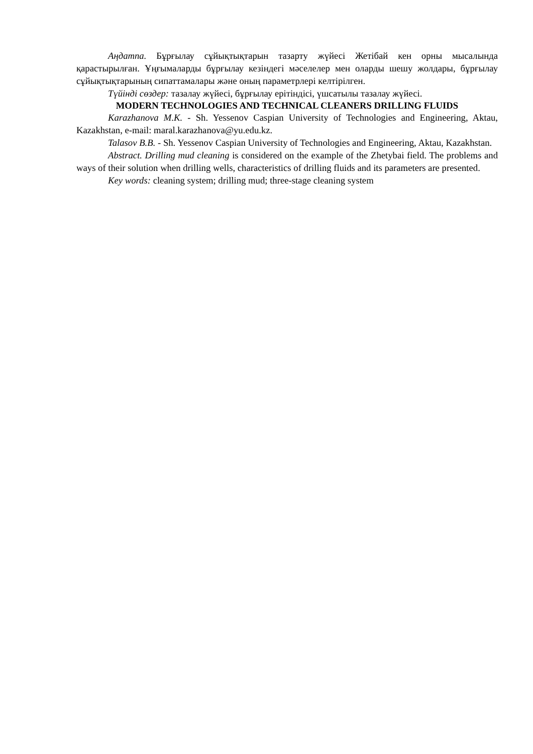Аңдатпа. Бұрғылау сұйықтықтарын тазарту жүйесі Жетібай кен орны мысалында қарастырылған. Ұңғымаларды бұрғылау кезіндегі мәселелер мен оларды шешу жолдары, бұрғылау сұйықтықтарының сипаттамалары және оның параметрлері келтірілген.
Түйінді сөздер: тазалау жүйесі, бұрғылау ерітіндісі, үшсатылы тазалау жүйесі.
MODERN TECHNOLOGIES AND TECHNICAL CLEANERS DRILLING FLUIDS
Karazhanova M.K. - Sh. Yessenov Caspian University of Technologies and Engineering, Aktau, Kazakhstan, e-mail: maral.karazhanova@yu.edu.kz.
Talasov B.B. - Sh. Yessenov Caspian University of Technologies and Engineering, Aktau, Kazakhstan.
Abstract. Drilling mud cleaning is considered on the example of the Zhetybai field. The problems and ways of their solution when drilling wells, characteristics of drilling fluids and its parameters are presented.
Key words: cleaning system; drilling mud; three-stage cleaning system